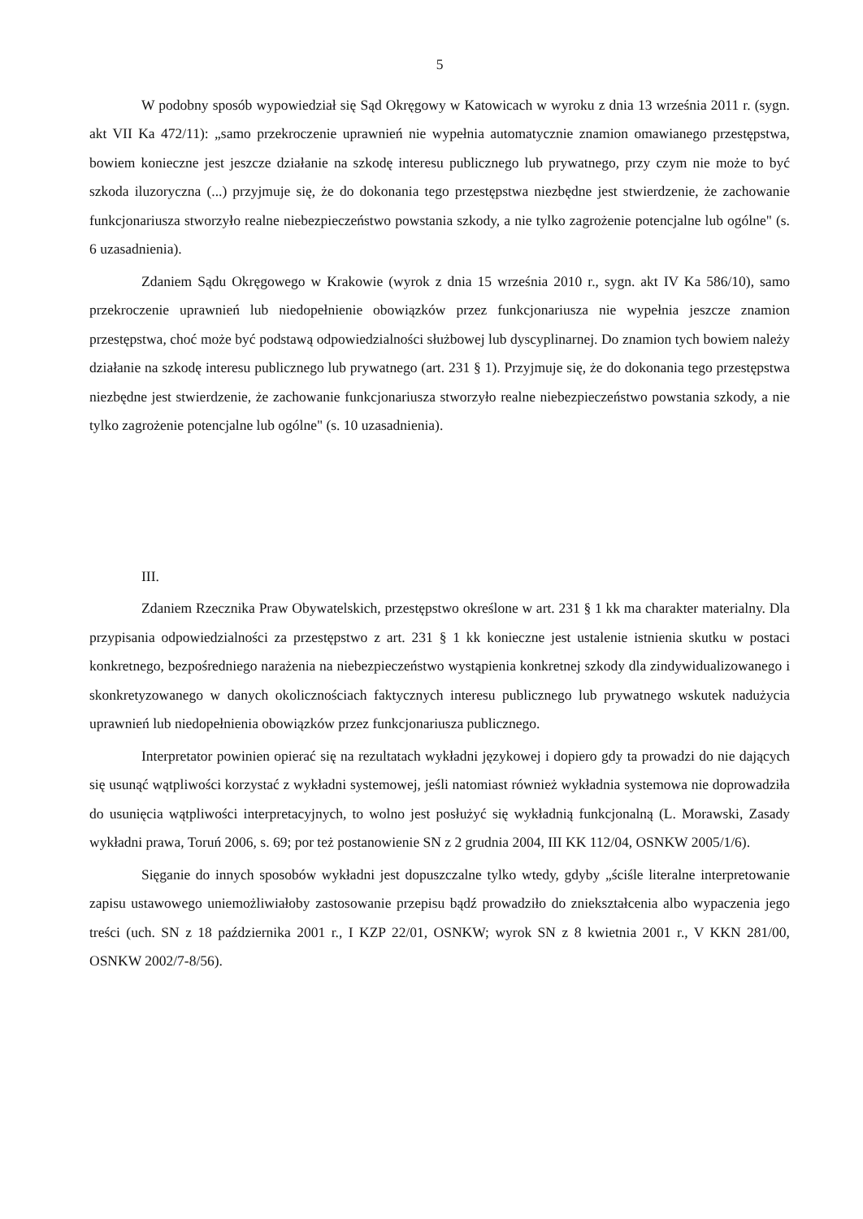5
W podobny sposób wypowiedział się Sąd Okręgowy w Katowicach w wyroku z dnia 13 września 2011 r. (sygn. akt VII Ka 472/11): „samo przekroczenie uprawnień nie wypełnia automatycznie znamion omawianego przestępstwa, bowiem konieczne jest jeszcze działanie na szkodę interesu publicznego lub prywatnego, przy czym nie może to być szkoda iluzoryczna (...) przyjmuje się, że do dokonania tego przestępstwa niezbędne jest stwierdzenie, że zachowanie funkcjonariusza stworzyło realne niebezpieczeństwo powstania szkody, a nie tylko zagrożenie potencjalne lub ogólne" (s. 6 uzasadnienia).
Zdaniem Sądu Okręgowego w Krakowie (wyrok z dnia 15 września 2010 r., sygn. akt IV Ka 586/10), samo przekroczenie uprawnień lub niedopełnienie obowiązków przez funkcjonariusza nie wypełnia jeszcze znamion przestępstwa, choć może być podstawą odpowiedzialności służbowej lub dyscyplinarnej. Do znamion tych bowiem należy działanie na szkodę interesu publicznego lub prywatnego (art. 231 § 1). Przyjmuje się, że do dokonania tego przestępstwa niezbędne jest stwierdzenie, że zachowanie funkcjonariusza stworzyło realne niebezpieczeństwo powstania szkody, a nie tylko zagrożenie potencjalne lub ogólne" (s. 10 uzasadnienia).
III.
Zdaniem Rzecznika Praw Obywatelskich, przestępstwo określone w art. 231 § 1 kk ma charakter materialny. Dla przypisania odpowiedzialności za przestępstwo z art. 231 § 1 kk konieczne jest ustalenie istnienia skutku w postaci konkretnego, bezpośredniego narażenia na niebezpieczeństwo wystąpienia konkretnej szkody dla zindywidualizowanego i skonkretyzowanego w danych okolicznościach faktycznych interesu publicznego lub prywatnego wskutek nadużycia uprawnień lub niedopełnienia obowiązków przez funkcjonariusza publicznego.
Interpretator powinien opierać się na rezultatach wykładni językowej i dopiero gdy ta prowadzi do nie dających się usunąć wątpliwości korzystać z wykładni systemowej, jeśli natomiast również wykładnia systemowa nie doprowadziła do usunięcia wątpliwości interpretacyjnych, to wolno jest posłużyć się wykładnią funkcjonalną (L. Morawski, Zasady wykładni prawa, Toruń 2006, s. 69; por też postanowienie SN z 2 grudnia 2004, III KK 112/04, OSNKW 2005/1/6).
Sięganie do innych sposobów wykładni jest dopuszczalne tylko wtedy, gdyby „ściśle literalne interpretowanie zapisu ustawowego uniemożliwiałoby zastosowanie przepisu bądź prowadziło do zniekształcenia albo wypaczenia jego treści (uch. SN z 18 października 2001 r., I KZP 22/01, OSNKW; wyrok SN z 8 kwietnia 2001 r., V KKN 281/00, OSNKW 2002/7-8/56).